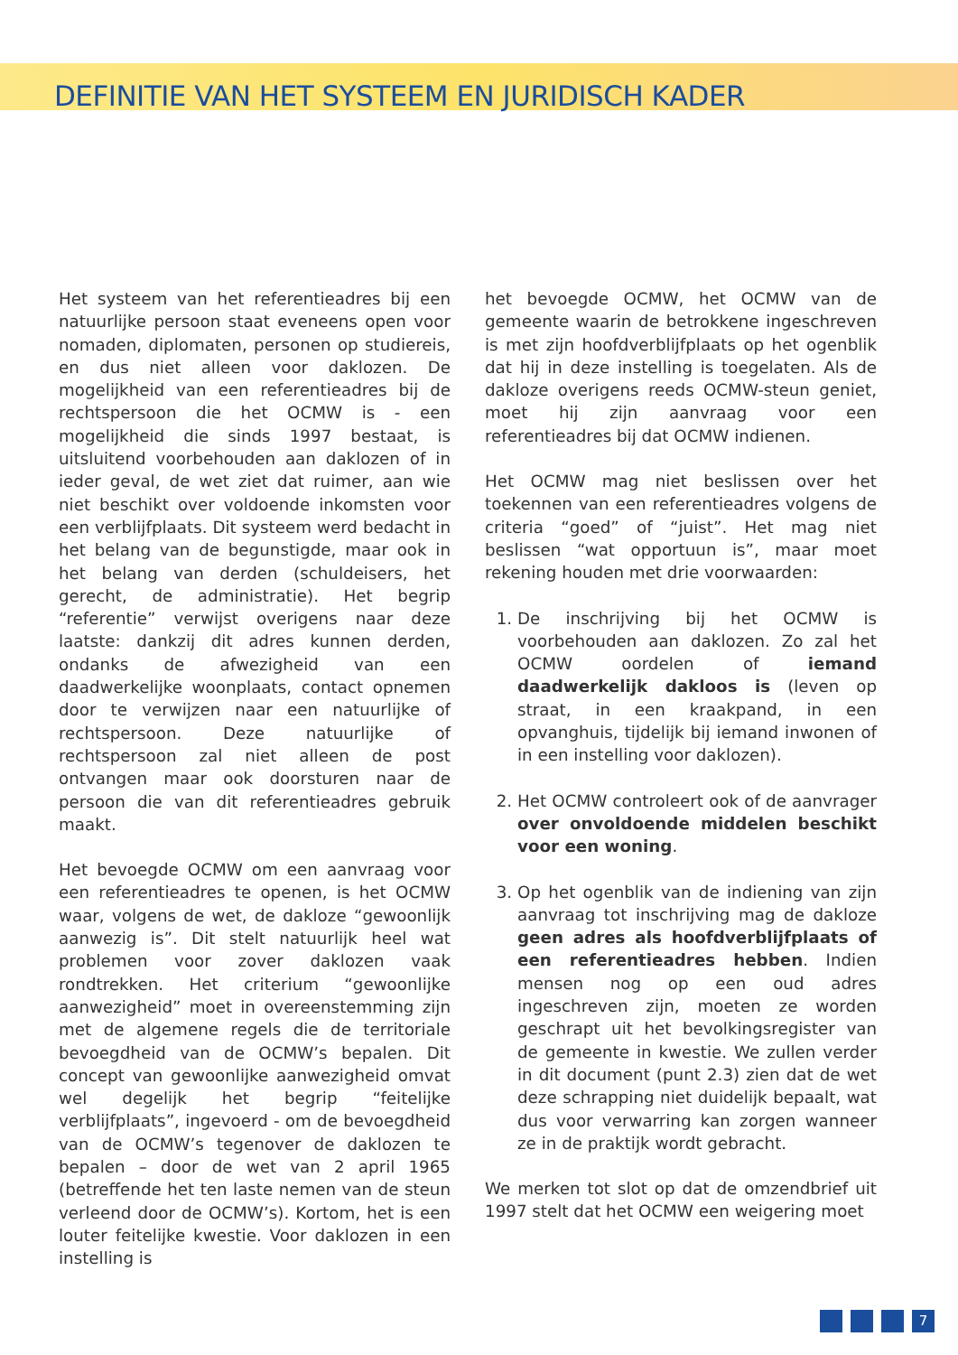DEFINITIE VAN HET SYSTEEM EN JURIDISCH KADER
Het systeem van het referentieadres bij een natuurlijke persoon staat eveneens open voor nomaden, diplomaten, personen op studiereis, en dus niet alleen voor daklozen. De mogelijkheid van een referentieadres bij de rechtspersoon die het OCMW is - een mogelijkheid die sinds 1997 bestaat, is uitsluitend voorbehouden aan daklozen of in ieder geval, de wet ziet dat ruimer, aan wie niet beschikt over voldoende inkomsten voor een verblijfplaats. Dit systeem werd bedacht in het belang van de begunstigde, maar ook in het belang van derden (schuldeisers, het gerecht, de administratie). Het begrip “referentie” verwijst overigens naar deze laatste: dankzij dit adres kunnen derden, ondanks de afwezigheid van een daadwerkelijke woonplaats, contact opnemen door te verwijzen naar een natuurlijke of rechtspersoon. Deze natuurlijke of rechtspersoon zal niet alleen de post ontvangen maar ook doorsturen naar de persoon die van dit referentieadres gebruik maakt.
Het bevoegde OCMW om een aanvraag voor een referentieadres te openen, is het OCMW waar, volgens de wet, de dakloze “gewoonlijk aanwezig is”. Dit stelt natuurlijk heel wat problemen voor zover daklozen vaak rondtrekken. Het criterium “gewoonlijke aanwezigheid” moet in overeenstemming zijn met de algemene regels die de territoriale bevoegdheid van de OCMW’s bepalen. Dit concept van gewoonlijke aanwezigheid omvat wel degelijk het begrip “feitelijke verblijfplaats”, ingevoerd - om de bevoegdheid van de OCMW’s tegenover de daklozen te bepalen – door de wet van 2 april 1965 (betreffende het ten laste nemen van de steun verleend door de OCMW’s). Kortom, het is een louter feitelijke kwestie. Voor daklozen in een instelling is
het bevoegde OCMW, het OCMW van de gemeente waarin de betrokkene ingeschreven is met zijn hoofdverblijfplaats op het ogenblik dat hij in deze instelling is toegelaten. Als de dakloze overigens reeds OCMW-steun geniet, moet hij zijn aanvraag voor een referentieadres bij dat OCMW indienen.
Het OCMW mag niet beslissen over het toekennen van een referentieadres volgens de criteria “goed” of “juist”. Het mag niet beslissen “wat opportuun is”, maar moet rekening houden met drie voorwaarden:
1. De inschrijving bij het OCMW is voorbehouden aan daklozen. Zo zal het OCMW oordelen of iemand daadwerkelijk dakloos is (leven op straat, in een kraakpand, in een opvanghuis, tijdelijk bij iemand inwonen of in een instelling voor daklozen).
2. Het OCMW controleert ook of de aanvrager over onvoldoende middelen beschikt voor een woning.
3. Op het ogenblik van de indiening van zijn aanvraag tot inschrijving mag de dakloze geen adres als hoofdverblijfplaats of een referentieadres hebben. Indien mensen nog op een oud adres ingeschreven zijn, moeten ze worden geschrapt uit het bevolkingsregister van de gemeente in kwestie. We zullen verder in dit document (punt 2.3) zien dat de wet deze schrapping niet duidelijk bepaalt, wat dus voor verwarring kan zorgen wanneer ze in de praktijk wordt gebracht.
We merken tot slot op dat de omzendbrief uit 1997 stelt dat het OCMW een weigering moet
7